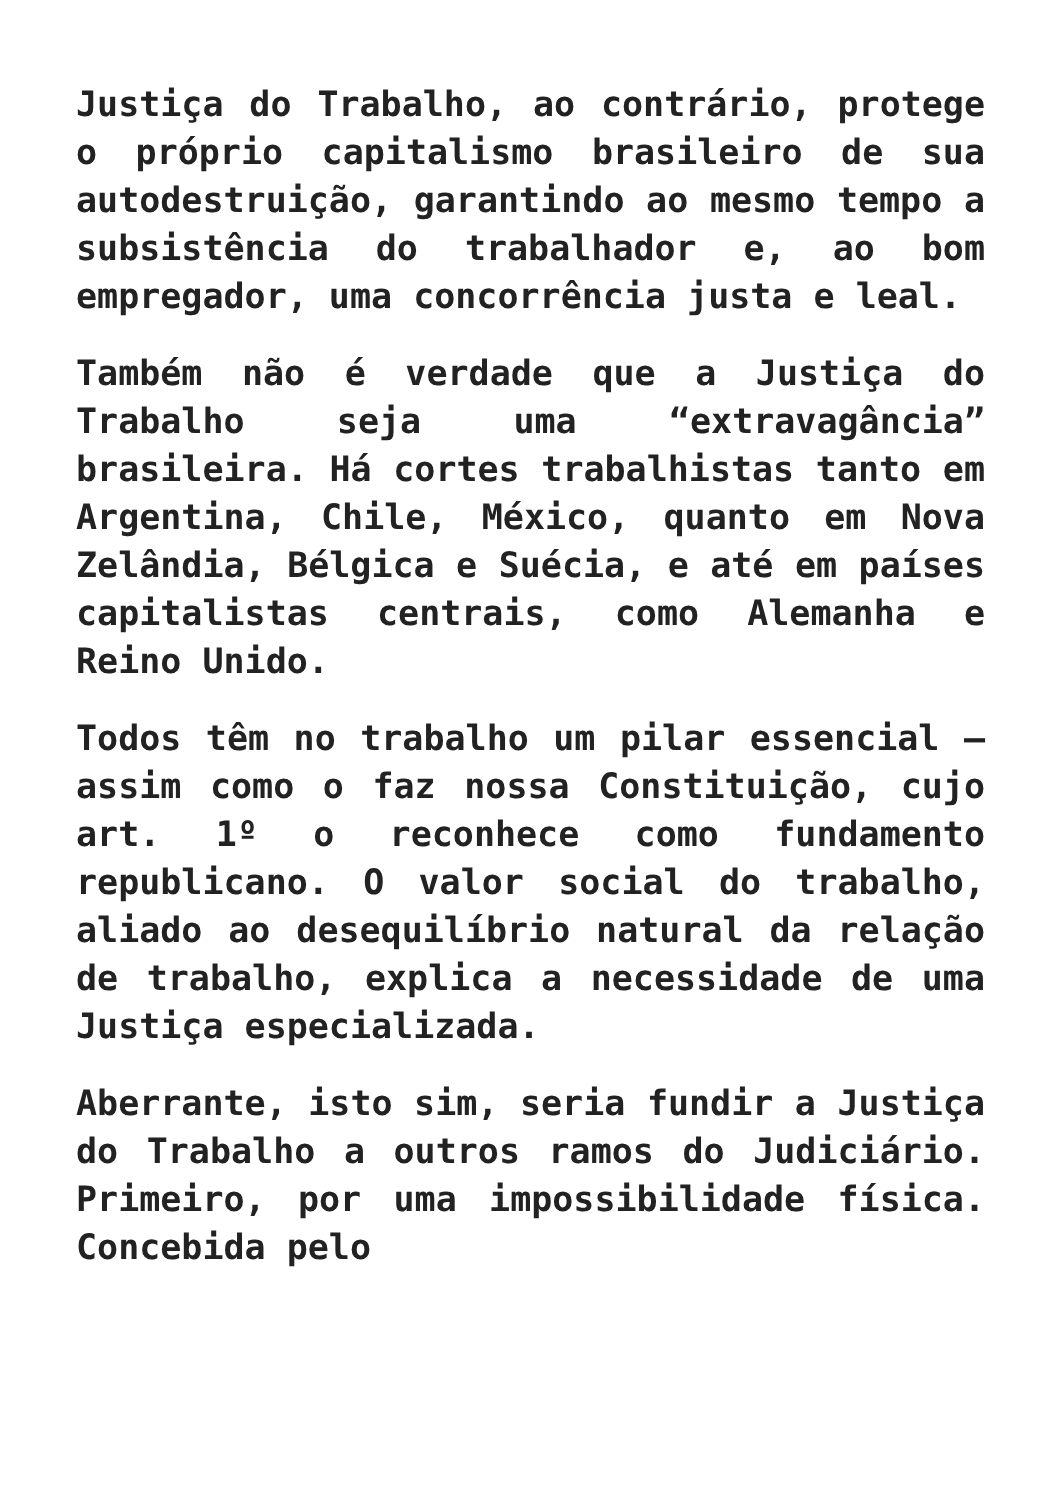Justiça do Trabalho, ao contrário, protege o próprio capitalismo brasileiro de sua autodestruição, garantindo ao mesmo tempo a subsistência do trabalhador e, ao bom empregador, uma concorrência justa e leal.
Também não é verdade que a Justiça do Trabalho seja uma “extravagância” brasileira. Há cortes trabalhistas tanto em Argentina, Chile, México, quanto em Nova Zelândia, Bélgica e Suécia, e até em países capitalistas centrais, como Alemanha e Reino Unido.
Todos têm no trabalho um pilar essencial – assim como o faz nossa Constituição, cujo art. 1º o reconhece como fundamento republicano. O valor social do trabalho, aliado ao desequilíbrio natural da relação de trabalho, explica a necessidade de uma Justiça especializada.
Aberrante, isto sim, seria fundir a Justiça do Trabalho a outros ramos do Judiciário. Primeiro, por uma impossibilidade física. Concebida pelo